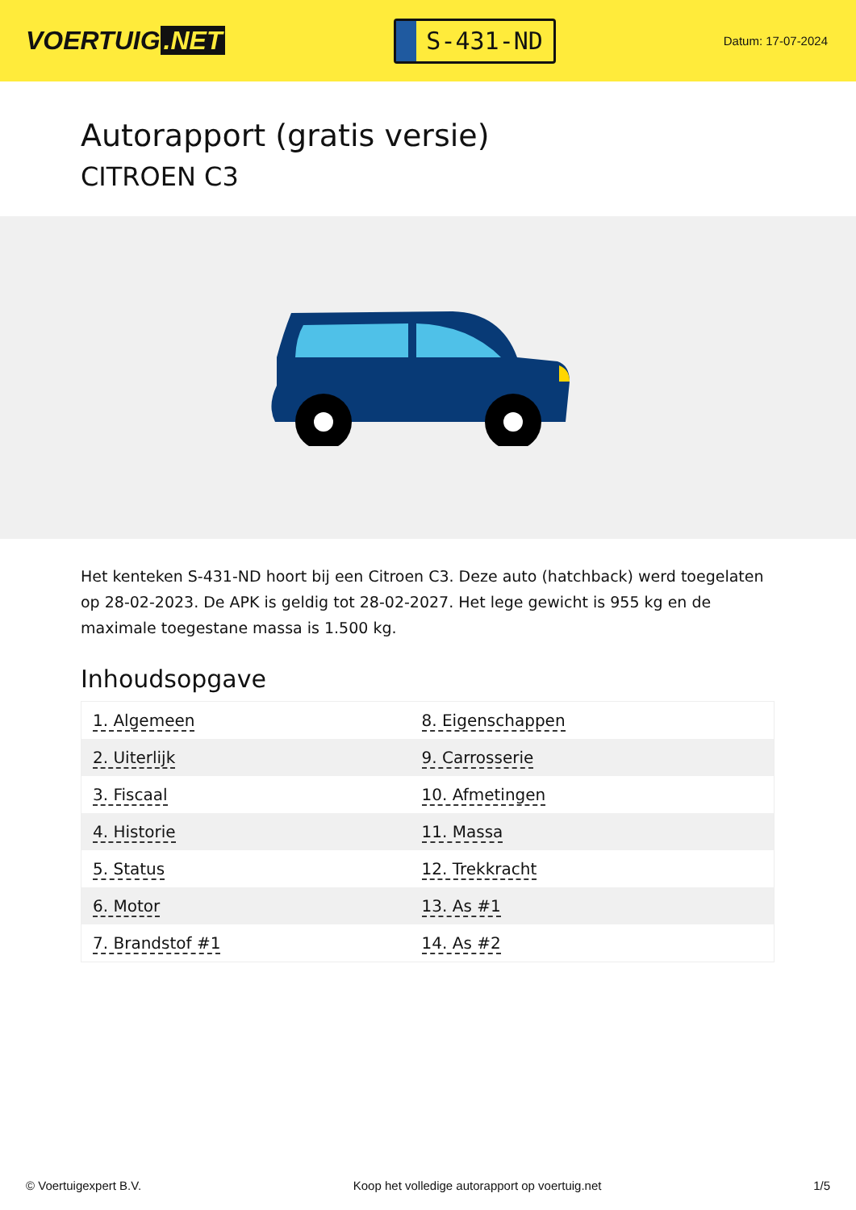VOERTUIG.NET
S-431-ND
Datum: 17-07-2024
Autorapport (gratis versie)
CITROEN C3
Het kenteken S-431-ND hoort bij een Citroen C3. Deze auto (hatchback) werd toegelaten op 28-02-2023. De APK is geldig tot 28-02-2027. Het lege gewicht is 955 kg en de maximale toegestane massa is 1.500 kg.
Inhoudsopgave
| 1. Algemeen | 8. Eigenschappen |
| 2. Uiterlijk | 9. Carrosserie |
| 3. Fiscaal | 10. Afmetingen |
| 4. Historie | 11. Massa |
| 5. Status | 12. Trekkracht |
| 6. Motor | 13. As #1 |
| 7. Brandstof #1 | 14. As #2 |
© Voertuigexpert B.V. Koop het volledige autorapport op voertuig.net 1/5